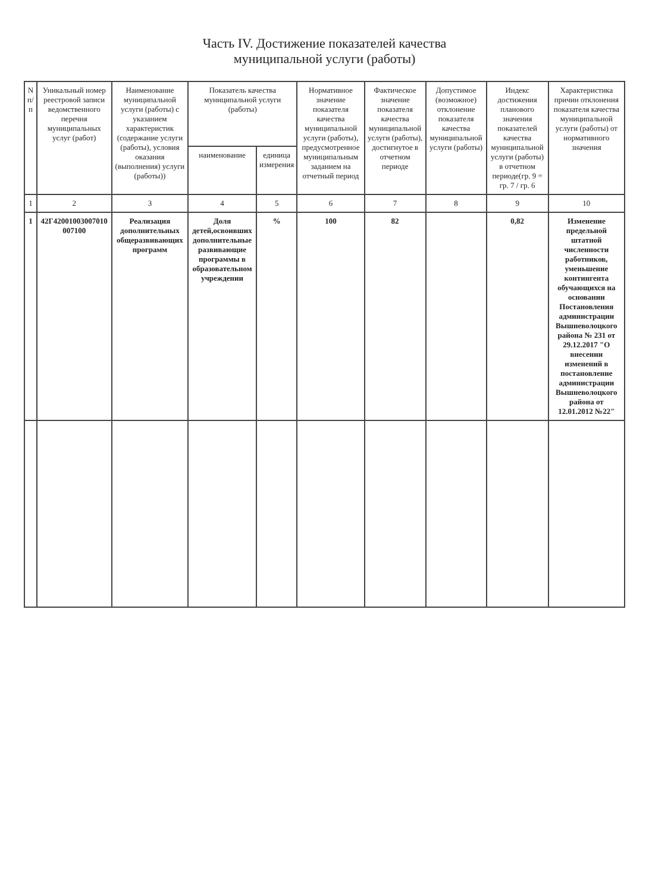Часть IV. Достижение показателей качества
муниципальной услуги (работы)
| N п/п | Уникальный номер реестровой записи ведомственного перечня муниципальных услуг (работ) | Наименование муниципальной услуги (работы) с указанием характеристик (содержание услуги (работы), условия оказания (выполнения) услуги (работы)) | Показатель качества муниципальной услуги (работы) | | Нормативное значение показателя качества муниципальной услуги (работы), предусмотренное муниципальным заданием на отчетный период | Фактическое значение показателя качества муниципальной услуги (работы), достигнутое в отчетном периоде | Допустимое (возможное) отклонение показателя качества муниципальной услуги (работы) | Индекс достижения планового значения показателей качества муниципальной услуги (работы) в отчетном периоде(гр. 9 = гр. 7 / гр. 6 | Характеристика причин отклонения показателя качества муниципальной услуги (работы) от нормативного значения |
| --- | --- | --- | --- | --- | --- | --- | --- | --- | --- |
| | | | наименование | единица измерения | | | | | |
| 1 | 2 | 3 | 4 | 5 | 6 | 7 | 8 | 9 | 10 |
| 1 | 42Г42001003007010 007100 | Реализация дополнительных общеразвивающих программ | Доля детей,освоивших дополнительные развивающие программы в образовательном учреждении | % | 100 | 82 | | 0,82 | Изменение предельной штатной численности работников, уменьшение контингента обучающихся на основании Постановления администрации Вышневолоцкого района № 231 от 29.12.2017 "О внесении изменений в постановление администрации Вышневолоцкого района от 12.01.2012 №22" |